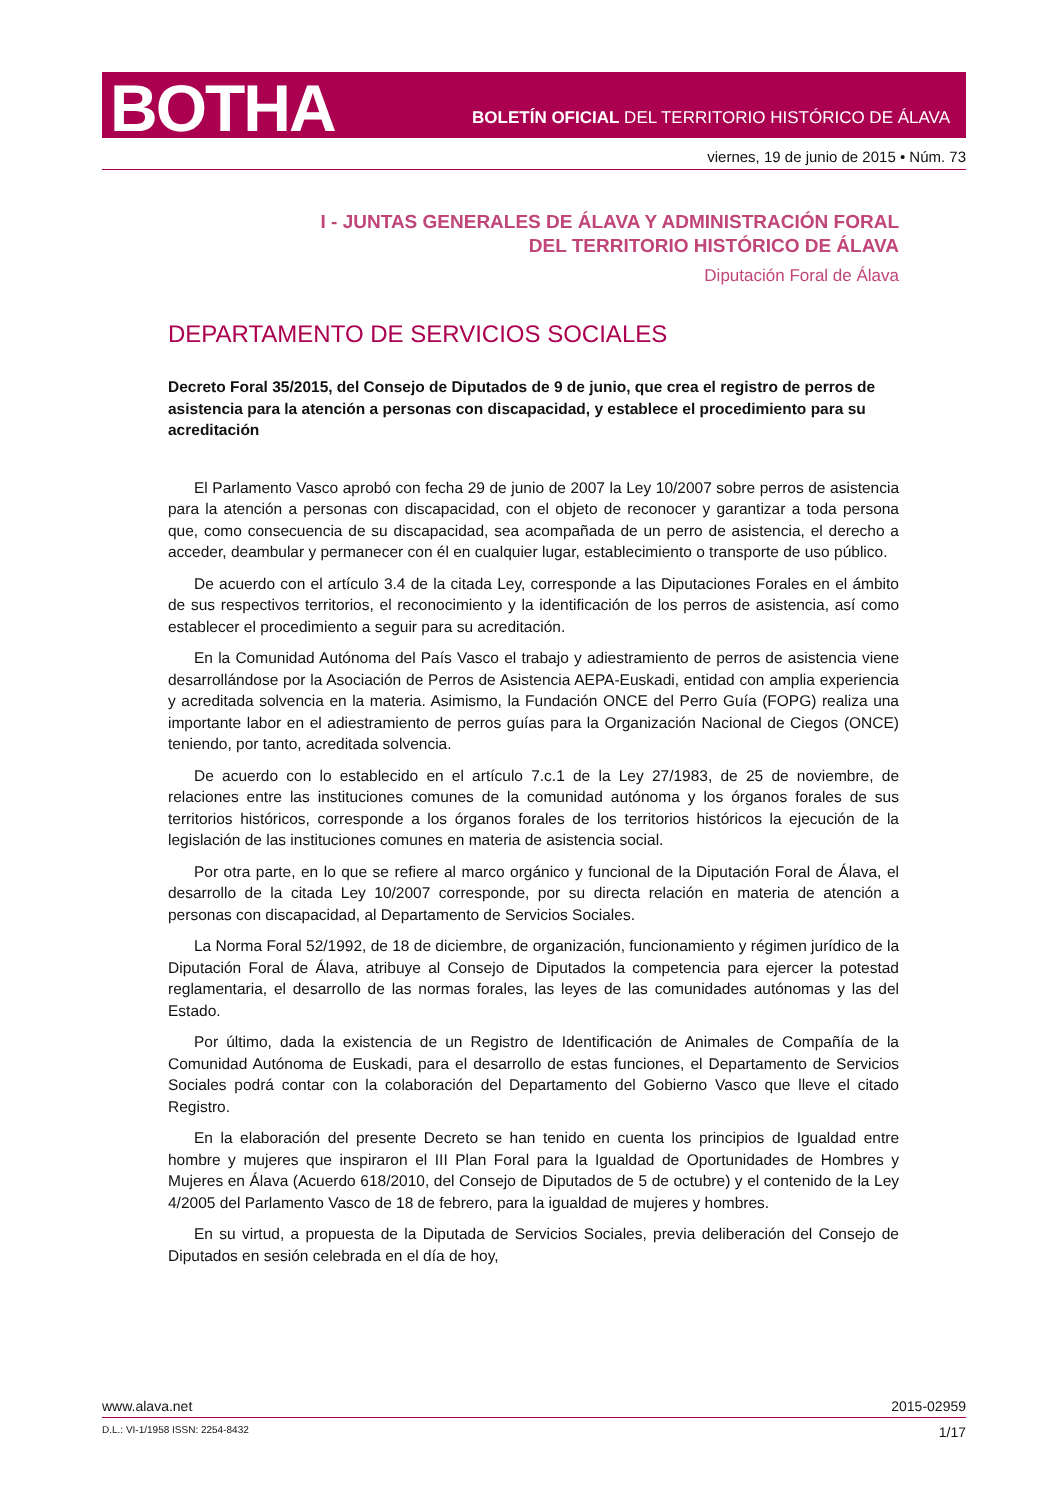BOTHA
BOLETÍN OFICIAL DEL TERRITORIO HISTÓRICO DE ÁLAVA
viernes, 19 de junio de 2015 • Núm. 73
I - JUNTAS GENERALES DE ÁLAVA Y ADMINISTRACIÓN FORAL
DEL TERRITORIO HISTÓRICO DE ÁLAVA
Diputación Foral de Álava
DEPARTAMENTO DE SERVICIOS SOCIALES
Decreto Foral 35/2015, del Consejo de Diputados de 9 de junio, que crea el registro de perros de asistencia para la atención a personas con discapacidad, y establece el procedimiento para su acreditación
El Parlamento Vasco aprobó con fecha 29 de junio de 2007 la Ley 10/2007 sobre perros de asistencia para la atención a personas con discapacidad, con el objeto de reconocer y garantizar a toda persona que, como consecuencia de su discapacidad, sea acompañada de un perro de asistencia, el derecho a acceder, deambular y permanecer con él en cualquier lugar, establecimiento o transporte de uso público.
De acuerdo con el artículo 3.4 de la citada Ley, corresponde a las Diputaciones Forales en el ámbito de sus respectivos territorios, el reconocimiento y la identificación de los perros de asistencia, así como establecer el procedimiento a seguir para su acreditación.
En la Comunidad Autónoma del País Vasco el trabajo y adiestramiento de perros de asistencia viene desarrollándose por la Asociación de Perros de Asistencia AEPA-Euskadi, entidad con amplia experiencia y acreditada solvencia en la materia. Asimismo, la Fundación ONCE del Perro Guía (FOPG) realiza una importante labor en el adiestramiento de perros guías para la Organización Nacional de Ciegos (ONCE) teniendo, por tanto, acreditada solvencia.
De acuerdo con lo establecido en el artículo 7.c.1 de la Ley 27/1983, de 25 de noviembre, de relaciones entre las instituciones comunes de la comunidad autónoma y los órganos forales de sus territorios históricos, corresponde a los órganos forales de los territorios históricos la ejecución de la legislación de las instituciones comunes en materia de asistencia social.
Por otra parte, en lo que se refiere al marco orgánico y funcional de la Diputación Foral de Álava, el desarrollo de la citada Ley 10/2007 corresponde, por su directa relación en materia de atención a personas con discapacidad, al Departamento de Servicios Sociales.
La Norma Foral 52/1992, de 18 de diciembre, de organización, funcionamiento y régimen jurídico de la Diputación Foral de Álava, atribuye al Consejo de Diputados la competencia para ejercer la potestad reglamentaria, el desarrollo de las normas forales, las leyes de las comunidades autónomas y las del Estado.
Por último, dada la existencia de un Registro de Identificación de Animales de Compañía de la Comunidad Autónoma de Euskadi, para el desarrollo de estas funciones, el Departamento de Servicios Sociales podrá contar con la colaboración del Departamento del Gobierno Vasco que lleve el citado Registro.
En la elaboración del presente Decreto se han tenido en cuenta los principios de Igualdad entre hombre y mujeres que inspiraron el III Plan Foral para la Igualdad de Oportunidades de Hombres y Mujeres en Álava (Acuerdo 618/2010, del Consejo de Diputados de 5 de octubre) y el contenido de la Ley 4/2005 del Parlamento Vasco de 18 de febrero, para la igualdad de mujeres y hombres.
En su virtud, a propuesta de la Diputada de Servicios Sociales, previa deliberación del Consejo de Diputados en sesión celebrada en el día de hoy,
www.alava.net 2015-02959
D.L.: VI-1/1958 ISSN: 2254-8432 1/17